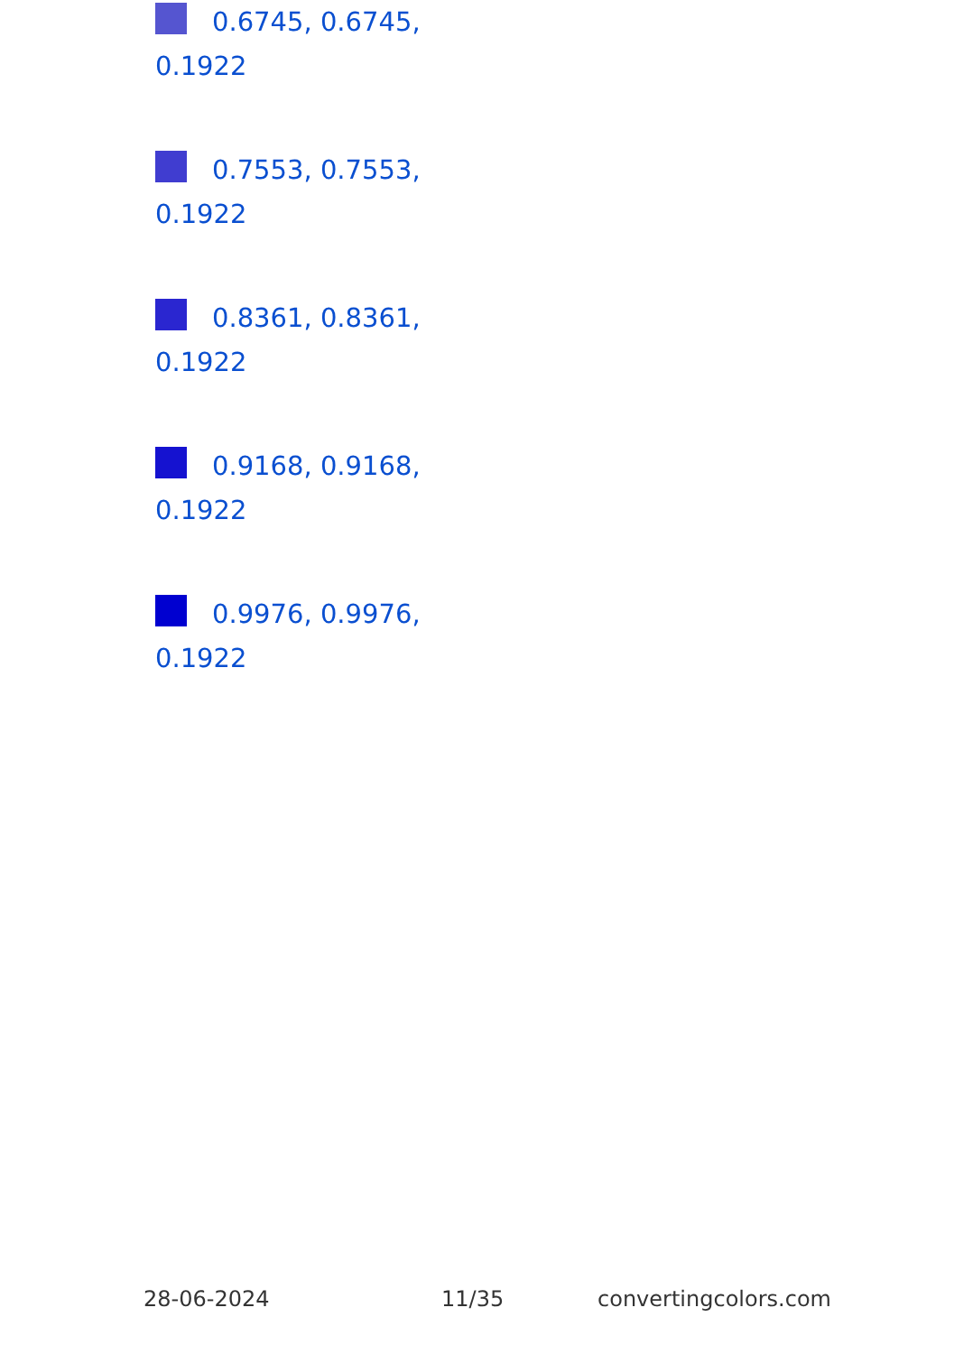0.6745, 0.6745, 0.1922
0.7553, 0.7553, 0.1922
0.8361, 0.8361, 0.1922
0.9168, 0.9168, 0.1922
0.9976, 0.9976, 0.1922
28-06-2024 11/35 convertingcolors.com